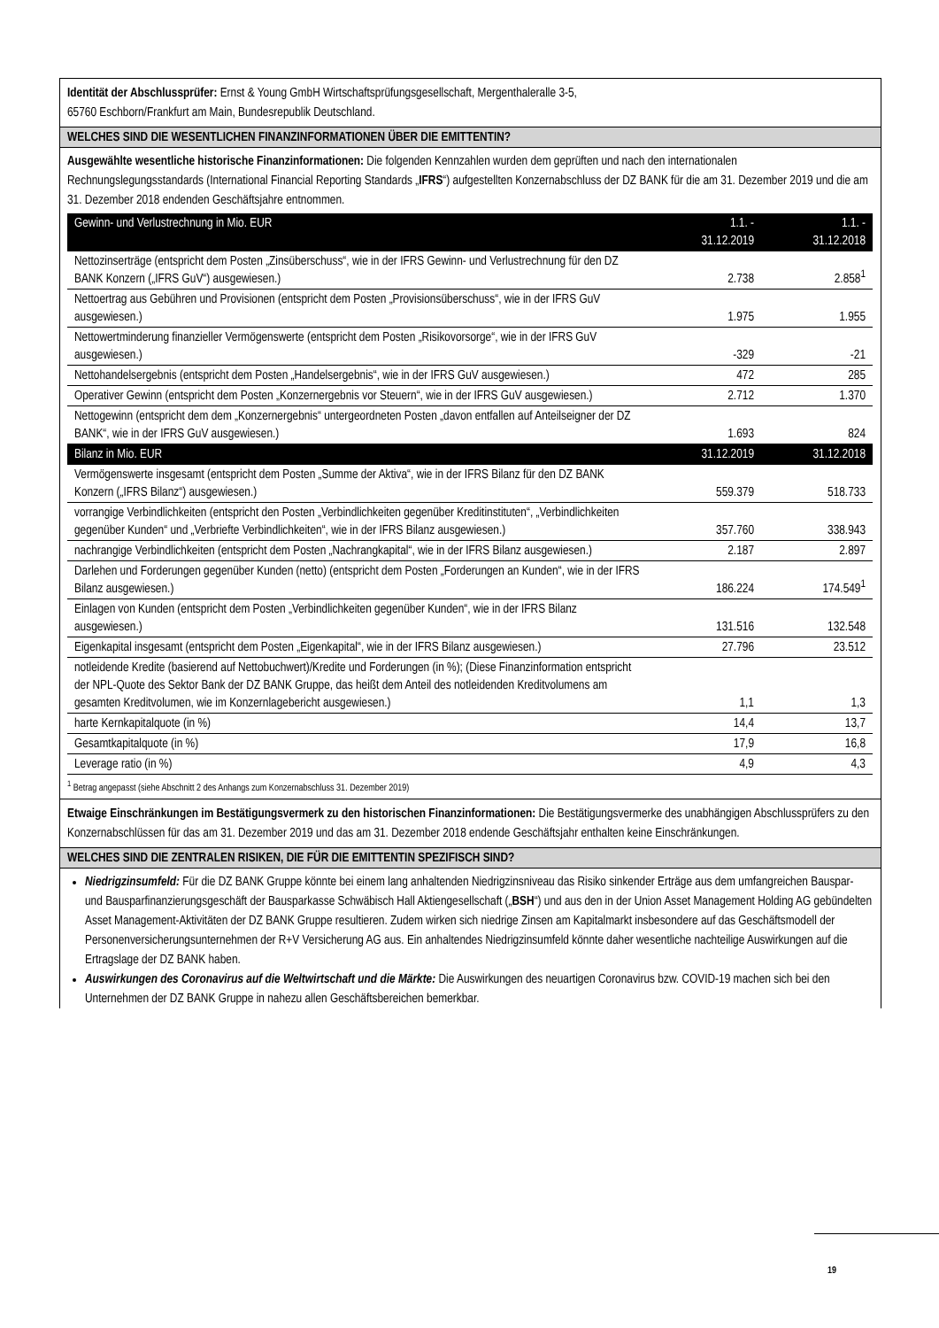Identität der Abschlussprüfer: Ernst & Young GmbH Wirtschaftsprüfungsgesellschaft, Mergenthaleralle 3-5,
65760 Eschborn/Frankfurt am Main, Bundesrepublik Deutschland.
WELCHES SIND DIE WESENTLICHEN FINANZINFORMATIONEN ÜBER DIE EMITTENTIN?
Ausgewählte wesentliche historische Finanzinformationen: Die folgenden Kennzahlen wurden dem geprüften und nach den internationalen Rechnungslegungsstandards (International Financial Reporting Standards „IFRS“) aufgestellten Konzernabschluss der DZ BANK für die am 31. Dezember 2019 und die am 31. Dezember 2018 endenden Geschäftsjahre entnommen.
| Gewinn- und Verlustrechnung in Mio. EUR | 1.1. - 31.12.2019 | 1.1. - 31.12.2018 |
| --- | --- | --- |
| Nettozinserträge (entspricht dem Posten „Zinsüberschuss“, wie in der IFRS Gewinn- und Verlustrechnung für den DZ BANK Konzern („IFRS GuV“) ausgewiesen.) | 2.738 | 2.858<sup>1</sup> |
| Nettoertrag aus Gebühren und Provisionen (entspricht dem Posten „Provisionsüberschuss“, wie in der IFRS GuV ausgewiesen.) | 1.975 | 1.955 |
| Nettowertminderung finanzieller Vermögenswerte (entspricht dem Posten „Risikovorsorge“, wie in der IFRS GuV ausgewiesen.) | -329 | -21 |
| Nettohandelsergebnis (entspricht dem Posten „Handelsergebnis“, wie in der IFRS GuV ausgewiesen.) | 472 | 285 |
| Operativer Gewinn (entspricht dem Posten „Konzernergebnis vor Steuern“, wie in der IFRS GuV ausgewiesen.) | 2.712 | 1.370 |
| Nettogewinn (entspricht dem dem „Konzernergebnis“ untergeordneten Posten „davon entfallen auf Anteilseigner der DZ BANK“, wie in der IFRS GuV ausgewiesen.) | 1.693 | 824 |
| Bilanz in Mio. EUR | 31.12.2019 | 31.12.2018 |
| Vermögenswerte insgesamt (entspricht dem Posten „Summe der Aktiva“, wie in der IFRS Bilanz für den DZ BANK Konzern („IFRS Bilanz“) ausgewiesen.) | 559.379 | 518.733 |
| vorrangige Verbindlichkeiten (entspricht den Posten „Verbindlichkeiten gegenüber Kreditinstituten“, „Verbindlichkeiten gegenüber Kunden“ und „Verbriefte Verbindlichkeiten“, wie in der IFRS Bilanz ausgewiesen.) | 357.760 | 338.943 |
| nachrangige Verbindlichkeiten (entspricht dem Posten „Nachrangkapital“, wie in der IFRS Bilanz ausgewiesen.) | 2.187 | 2.897 |
| Darlehen und Forderungen gegenüber Kunden (netto) (entspricht dem Posten „Forderungen an Kunden“, wie in der IFRS Bilanz ausgewiesen.) | 186.224 | 174.549<sup>1</sup> |
| Einlagen von Kunden (entspricht dem Posten „Verbindlichkeiten gegenüber Kunden“, wie in der IFRS Bilanz ausgewiesen.) | 131.516 | 132.548 |
| Eigenkapital insgesamt (entspricht dem Posten „Eigenkapital“, wie in der IFRS Bilanz ausgewiesen.) | 27.796 | 23.512 |
| notleidende Kredite (basierend auf Nettobuchwert)/Kredite und Forderungen (in %); (Diese Finanzinformation entspricht der NPL-Quote des Sektor Bank der DZ BANK Gruppe, das heißt dem Anteil des notleidenden Kreditvolumens am gesamten Kreditvolumen, wie im Konzernlagebericht ausgewiesen.) | 1,1 | 1,3 |
| harte Kernkapitalquote (in %) | 14,4 | 13,7 |
| Gesamtkapitalquote (in %) | 17,9 | 16,8 |
| Leverage ratio (in %) | 4,9 | 4,3 |
<sup>1</sup> Betrag angepasst (siehe Abschnitt 2 des Anhangs zum Konzernabschluss 31. Dezember 2019)
Etwaige Einschränkungen im Bestätigungsvermerk zu den historischen Finanzinformationen: Die Bestätigungsvermerke des unabhängigen Abschlussprüfers zu den Konzernabschlüssen für das am 31. Dezember 2019 und das am 31. Dezember 2018 endende Geschäftsjahr enthalten keine Einschränkungen.
WELCHES SIND DIE ZENTRALEN RISIKEN, DIE FÜR DIE EMITTENTIN SPEZIFISCH SIND?
Niedrigzinsumfeld: Für die DZ BANK Gruppe könnte bei einem lang anhaltenden Niedrigzinsniveau das Risiko sinkender Erträge aus dem umfangreichen Bauspar- und Bausparfinanzierungsgeschäft der Bausparkasse Schwäbisch Hall Aktiengesellschaft („BSH“) und aus den in der Union Asset Management Holding AG gebündelten Asset Management-Aktivitäten der DZ BANK Gruppe resultieren. Zudem wirken sich niedrige Zinsen am Kapitalmarkt insbesondere auf das Geschäftsmodell der Personenversicherungsunternehmen der R+V Versicherung AG aus. Ein anhaltendes Niedrigzinsumfeld könnte daher wesentliche nachteilige Auswirkungen auf die Ertragslage der DZ BANK haben.
Auswirkungen des Coronavirus auf die Weltwirtschaft und die Märkte: Die Auswirkungen des neuartigen Coronavirus bzw. COVID-19 machen sich bei den Unternehmen der DZ BANK Gruppe in nahezu allen Geschäftsbereichen bemerkbar.
19